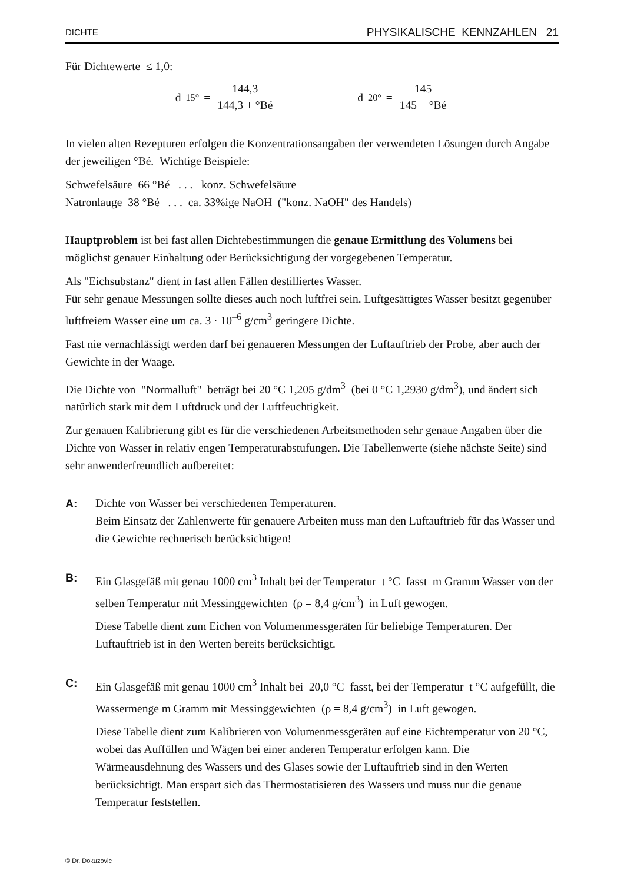DICHTE PHYSIKALISCHE KENNZAHLEN 21
Für Dichtewerte ≤ 1,0:
d<sub>15°</sub> = 144,3 144,3 + °Bé
d<sub>20°</sub> = 145 145 + °Bé
In vielen alten Rezepturen erfolgen die Konzentrationsangaben der verwendeten Lösungen durch Angabe der jeweiligen °Bé. Wichtige Beispiele:
Schwefelsäure 66 °Bé . . . konz. Schwefelsäure
Natronlauge 38 °Bé . . . ca. 33%ige NaOH ("konz. NaOH" des Handels)
Hauptproblem ist bei fast allen Dichtebestimmungen die genaue Ermittlung des Volumens bei möglichst genauer Einhaltung oder Berücksichtigung der vorgegebenen Temperatur.
Als "Eichsubstanz" dient in fast allen Fällen destilliertes Wasser.
Für sehr genaue Messungen sollte dieses auch noch luftfrei sein. Luftgesättigtes Wasser besitzt gegenüber luftfreiem Wasser eine um ca. 3 · 10<sup>–6</sup> g/cm<sup>3</sup> geringere Dichte.
Fast nie vernachlässigt werden darf bei genaueren Messungen der Luftauftrieb der Probe, aber auch der Gewichte in der Waage.
Die Dichte von "Normalluft" beträgt bei 20 °C 1,205 g/dm<sup>3</sup> (bei 0 °C 1,2930 g/dm<sup>3</sup>), und ändert sich natürlich stark mit dem Luftdruck und der Luftfeuchtigkeit.
Zur genauen Kalibrierung gibt es für die verschiedenen Arbeitsmethoden sehr genaue Angaben über die Dichte von Wasser in relativ engen Temperaturabstufungen. Die Tabellenwerte (siehe nächste Seite) sind sehr anwenderfreundlich aufbereitet:
A: Dichte von Wasser bei verschiedenen Temperaturen.
Beim Einsatz der Zahlenwerte für genauere Arbeiten muss man den Luftauftrieb für das Wasser und die Gewichte rechnerisch berücksichtigen!
B: Ein Glasgefäß mit genau 1000 cm<sup>3</sup> Inhalt bei der Temperatur t °C fasst m Gramm Wasser von der selben Temperatur mit Messinggewichten (ρ = 8,4 g/cm<sup>3</sup>) in Luft gewogen.
Diese Tabelle dient zum Eichen von Volumenmessgeräten für beliebige Temperaturen. Der Luftauftrieb ist in den Werten bereits berücksichtigt.
C: Ein Glasgefäß mit genau 1000 cm<sup>3</sup> Inhalt bei 20,0 °C fasst, bei der Temperatur t °C aufgefüllt, die Wassermenge m Gramm mit Messinggewichten (ρ = 8,4 g/cm<sup>3</sup>) in Luft gewogen.
Diese Tabelle dient zum Kalibrieren von Volumenmessgeräten auf eine Eichtemperatur von 20 °C, wobei das Auffüllen und Wägen bei einer anderen Temperatur erfolgen kann. Die Wärmeausdehnung des Wassers und des Glases sowie der Luftauftrieb sind in den Werten berücksichtigt. Man erspart sich das Thermostatisieren des Wassers und muss nur die genaue Temperatur feststellen.
© Dr. Dokuzovic